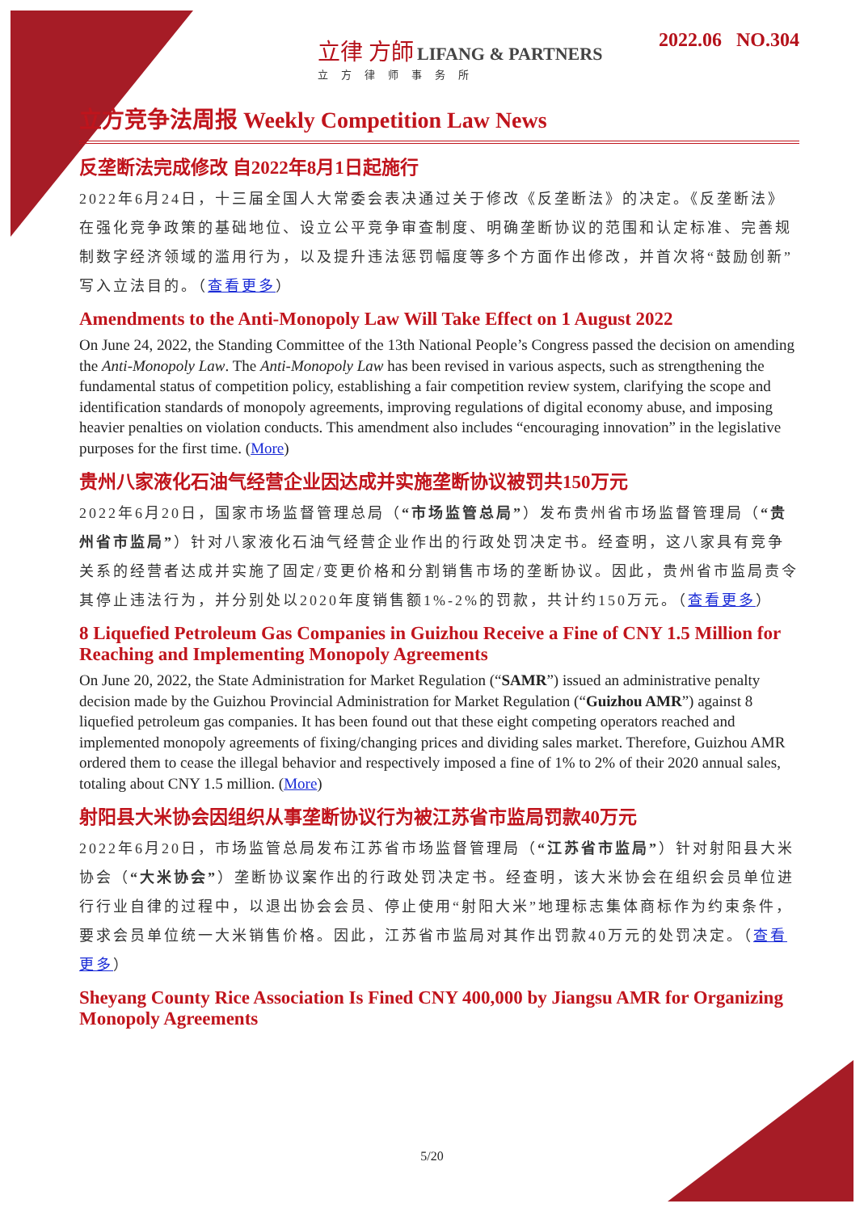立律 方師 LIFANG & PARTNERS
立方律师事务所
2022.06 NO.304
立方竞争法周报 Weekly Competition Law News
反垄断法完成修改 自2022年8月1日起施行
2022年6月24日，十三届全国人大常委会表决通过关于修改《反垄断法》的决定。《反垄断法》在强化竞争政策的基础地位、设立公平竞争审查制度、明确垄断协议的范围和认定标准、完善规制数字经济领域的滥用行为，以及提升违法惩罚幅度等多个方面作出修改，并首次将“鼓励创新”写入立法目的。（查看更多）
Amendments to the Anti-Monopoly Law Will Take Effect on 1 August 2022
On June 24, 2022, the Standing Committee of the 13th National People’s Congress passed the decision on amending the Anti-Monopoly Law. The Anti-Monopoly Law has been revised in various aspects, such as strengthening the fundamental status of competition policy, establishing a fair competition review system, clarifying the scope and identification standards of monopoly agreements, improving regulations of digital economy abuse, and imposing heavier penalties on violation conducts. This amendment also includes “encouraging innovation” in the legislative purposes for the first time. (More)
贵州八家液化石油气经营企业因达成并实施垄断协议被罚共150万元
2022年6月20日，国家市场监督管理总局（“市场监管总局”）发布贵州省市场监督管理局（“贵州省市监局”）针对八家液化石油气经营企业作出的行政处罚决定书。经查明，这八家具有竞争关系的经营者达成并实施了固定/变更价格和分割销售市场的垄断协议。因此，贵州省市监局责令其停止违法行为，并分别处以2020年度销售额1%-2%的罚款，共计约150万元。（查看更多）
8 Liquefied Petroleum Gas Companies in Guizhou Receive a Fine of CNY 1.5 Million for Reaching and Implementing Monopoly Agreements
On June 20, 2022, the State Administration for Market Regulation (“SAMR”) issued an administrative penalty decision made by the Guizhou Provincial Administration for Market Regulation (“Guizhou AMR”) against 8 liquefied petroleum gas companies. It has been found out that these eight competing operators reached and implemented monopoly agreements of fixing/changing prices and dividing sales market. Therefore, Guizhou AMR ordered them to cease the illegal behavior and respectively imposed a fine of 1% to 2% of their 2020 annual sales, totaling about CNY 1.5 million. (More)
射阳县大米协会因组织从事垄断协议行为被江苏省市监局罚款40万元
2022年6月20日，市场监管总局发布江苏省市场监督管理局（“江苏省市监局”）针对射阳县大米协会（“大米协会”）垄断协议案作出的行政处罚决定书。经查明，该大米协会在组织会员单位进行行业自律的过程中，以退出协会会员、停止使用“射阳大米”地理标志集体商标作为约束条件，要求会员单位统一大米销售价格。因此，江苏省市监局对其作出罚款40万元的处罚决定。（查看更多）
Sheyang County Rice Association Is Fined CNY 400,000 by Jiangsu AMR for Organizing Monopoly Agreements
5/20